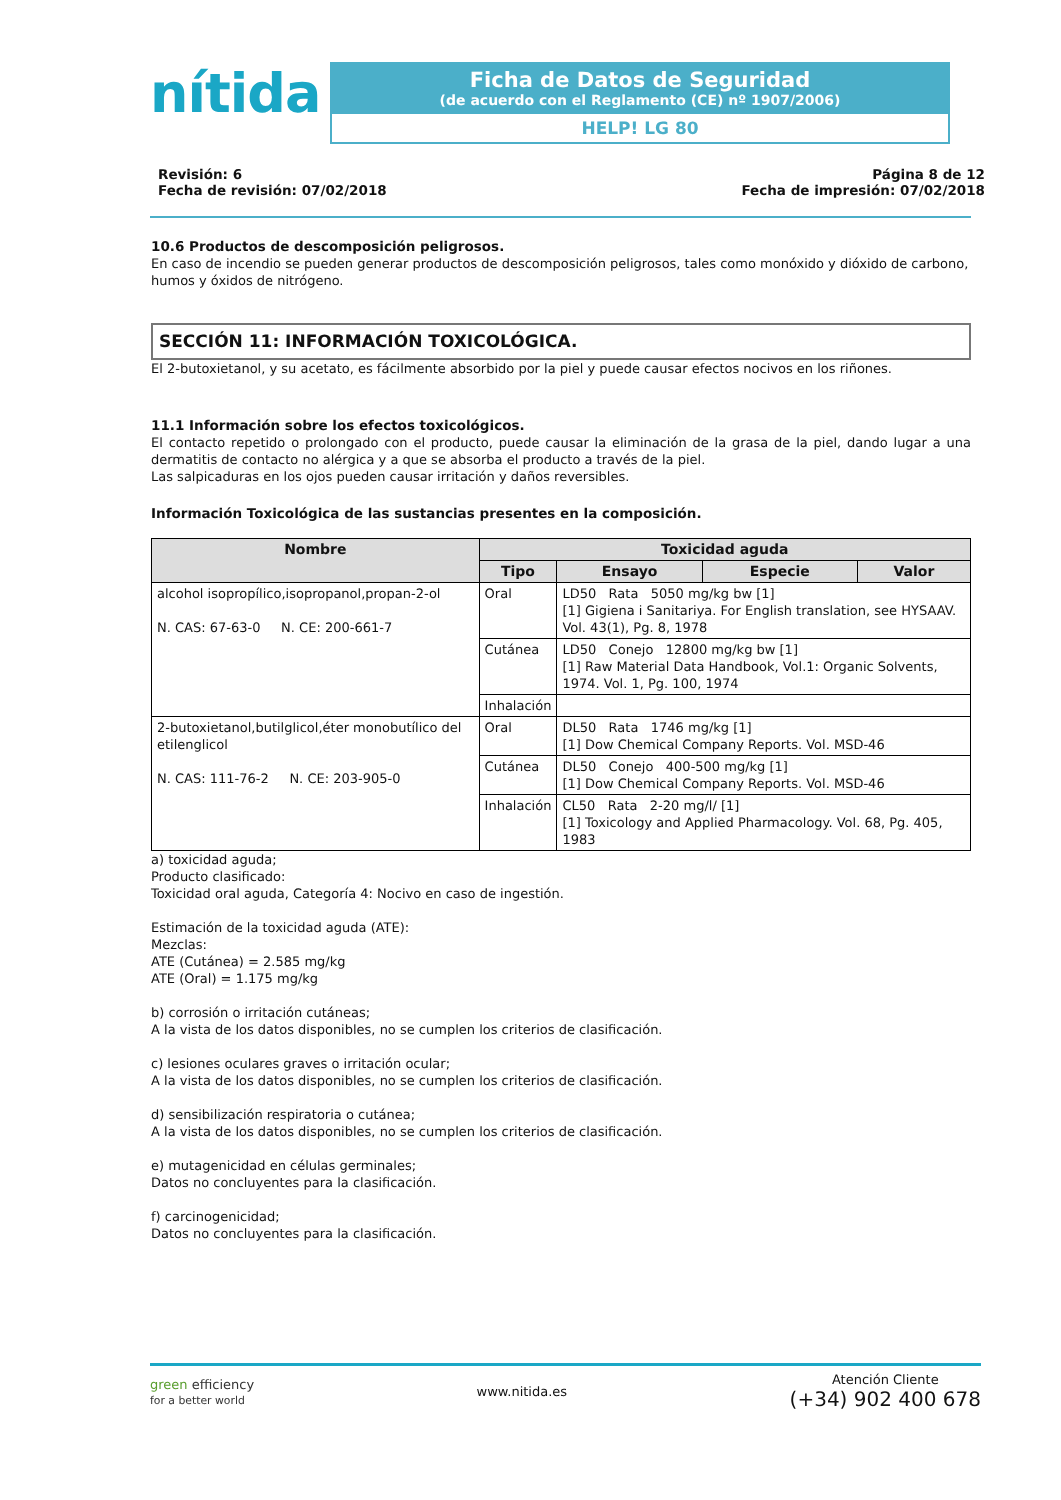nítida
Ficha de Datos de Seguridad
(de acuerdo con el Reglamento (CE) nº 1907/2006)
HELP! LG 80
Revisión: 6
Fecha de revisión: 07/02/2018
Página 8 de 12
Fecha de impresión: 07/02/2018
10.6 Productos de descomposición peligrosos.
En caso de incendio se pueden generar productos de descomposición peligrosos, tales como monóxido y dióxido de carbono, humos y óxidos de nitrógeno.
SECCIÓN 11: INFORMACIÓN TOXICOLÓGICA.
El 2-butoxietanol, y su acetato, es fácilmente absorbido por la piel y puede causar efectos nocivos en los riñones.
11.1 Información sobre los efectos toxicológicos.
El contacto repetido o prolongado con el producto, puede causar la eliminación de la grasa de la piel, dando lugar a una dermatitis de contacto no alérgica y a que se absorba el producto a través de la piel.
Las salpicaduras en los ojos pueden causar irritación y daños reversibles.
Información Toxicológica de las sustancias presentes en la composición.
| Nombre | Toxicidad aguda | | | |
| --- | --- | --- | --- | --- |
| | Tipo | Ensayo | Especie | Valor |
| alcohol isopropílico,isopropanol,propan-2-ol N. CAS: 67-63-0 N. CE: 200-661-7 | Oral | LD50 Rata 5050 mg/kg bw [1] [1] Gigiena i Sanitariya. For English translation, see HYSAAV. Vol. 43(1), Pg. 8, 1978 | | |
| | Cutánea | LD50 Conejo 12800 mg/kg bw [1] [1] Raw Material Data Handbook, Vol.1: Organic Solvents, 1974. Vol. 1, Pg. 100, 1974 | | |
| | Inhalación | | | |
| 2-butoxietanol,butilglicol,éter monobutílico del etilenglicol N. CAS: 111-76-2 N. CE: 203-905-0 | Oral | DL50 Rata 1746 mg/kg [1] [1] Dow Chemical Company Reports. Vol. MSD-46 | | |
| | Cutánea | DL50 Conejo 400-500 mg/kg [1] [1] Dow Chemical Company Reports. Vol. MSD-46 | | |
| | Inhalación | CL50 Rata 2-20 mg/l/ [1] [1] Toxicology and Applied Pharmacology. Vol. 68, Pg. 405, 1983 | | |
a) toxicidad aguda;
Producto clasificado:
Toxicidad oral aguda, Categoría 4: Nocivo en caso de ingestión.
Estimación de la toxicidad aguda (ATE):
Mezclas:
ATE (Cutánea) = 2.585 mg/kg
ATE (Oral) = 1.175 mg/kg
b) corrosión o irritación cutáneas;
A la vista de los datos disponibles, no se cumplen los criterios de clasificación.
c) lesiones oculares graves o irritación ocular;
A la vista de los datos disponibles, no se cumplen los criterios de clasificación.
d) sensibilización respiratoria o cutánea;
A la vista de los datos disponibles, no se cumplen los criterios de clasificación.
e) mutagenicidad en células germinales;
Datos no concluyentes para la clasificación.
f) carcinogenicidad;
Datos no concluyentes para la clasificación.
green efficiency
for a better world
www.nitida.es
Atención Cliente
(+34) 902 400 678